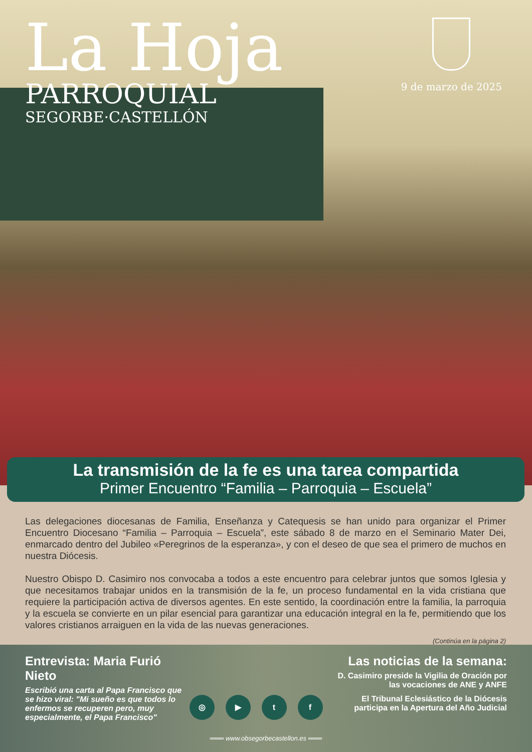La Hoja
PARROQUIAL
SEGORBE·CASTELLÓN
9 de marzo de 2025
La transmisión de la fe es una tarea compartida
Primer Encuentro “Familia – Parroquia – Escuela”
Las delegaciones diocesanas de Familia, Enseñanza y Catequesis se han unido para organizar el Primer Encuentro Diocesano “Familia – Parroquia – Escuela”, este sábado 8 de marzo en el Seminario Mater Dei, enmarcado dentro del Jubileo «Peregrinos de la esperanza», y con el deseo de que sea el primero de muchos en nuestra Diócesis.
Nuestro Obispo D. Casimiro nos convocaba a todos a este encuentro para celebrar juntos que somos Iglesia y que necesitamos trabajar unidos en la transmisión de la fe, un proceso fundamental en la vida cristiana que requiere la participación activa de diversos agentes. En este sentido, la coordinación entre la familia, la parroquia y la escuela se convierte en un pilar esencial para garantizar una educación integral en la fe, permitiendo que los valores cristianos arraiguen en la vida de las nuevas generaciones.
(Continúa en la página 2)
Entrevista: Maria Furió Nieto
Escribió una carta al Papa Francisco que se hizo viral: "Mi sueño es que todos lo enfermos se recuperen pero, muy especialmente, el Papa Francisco"
◎ ▶ t f
Las noticias de la semana:
D. Casimiro preside la Vigilia de Oración por las vocaciones de ANE y ANFE
El Tribunal Eclesiástico de la Diócesis participa en la Apertura del Año Judicial
═══ www.obsegorbecastellon.es ═══